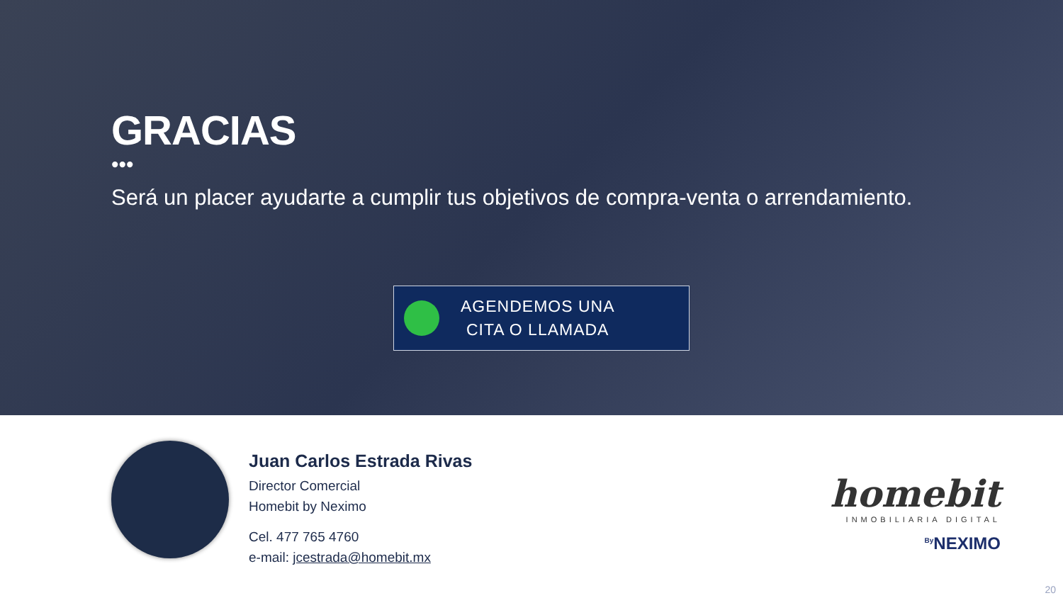GRACIAS
•••
Será un placer ayudarte a cumplir tus objetivos de compra-venta o arrendamiento.
AGENDEMOS UNA
CITA O LLAMADA
Juan Carlos Estrada Rivas
Director Comercial
Homebit by Neximo
Cel. 477 765 4760
e-mail: jcestrada@homebit.mx
homebit
INMOBILIARIA DIGITAL
<sup>By</sup>NEXIMO
20